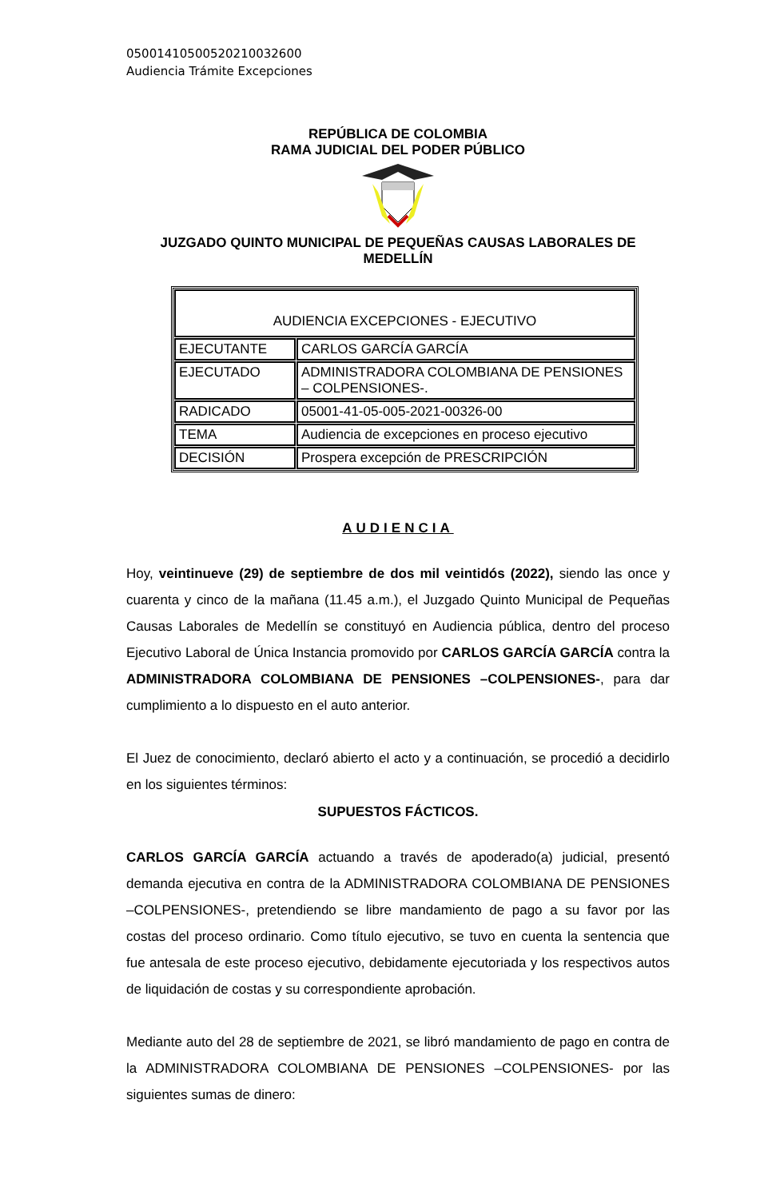05001410500520210032600
Audiencia Trámite Excepciones
REPÚBLICA DE COLOMBIA
RAMA JUDICIAL DEL PODER PÚBLICO
JUZGADO QUINTO MUNICIPAL DE PEQUEÑAS CAUSAS LABORALES DE MEDELLÍN
| AUDIENCIA EXCEPCIONES - EJECUTIVO | |
| EJECUTANTE | CARLOS GARCÍA GARCÍA |
| EJECUTADO | ADMINISTRADORA COLOMBIANA DE PENSIONES – COLPENSIONES-. |
| RADICADO | 05001-41-05-005-2021-00326-00 |
| TEMA | Audiencia de excepciones en proceso ejecutivo |
| DECISIÓN | Prospera excepción de PRESCRIPCIÓN |
AUDIENCIA
Hoy, veintinueve (29) de septiembre de dos mil veintidós (2022), siendo las once y cuarenta y cinco de la mañana (11.45 a.m.), el Juzgado Quinto Municipal de Pequeñas Causas Laborales de Medellín se constituyó en Audiencia pública, dentro del proceso Ejecutivo Laboral de Única Instancia promovido por CARLOS GARCÍA GARCÍA contra la ADMINISTRADORA COLOMBIANA DE PENSIONES –COLPENSIONES-, para dar cumplimiento a lo dispuesto en el auto anterior.
El Juez de conocimiento, declaró abierto el acto y a continuación, se procedió a decidirlo en los siguientes términos:
SUPUESTOS FÁCTICOS.
CARLOS GARCÍA GARCÍA actuando a través de apoderado(a) judicial, presentó demanda ejecutiva en contra de la ADMINISTRADORA COLOMBIANA DE PENSIONES –COLPENSIONES-, pretendiendo se libre mandamiento de pago a su favor por las costas del proceso ordinario. Como título ejecutivo, se tuvo en cuenta la sentencia que fue antesala de este proceso ejecutivo, debidamente ejecutoriada y los respectivos autos de liquidación de costas y su correspondiente aprobación.
Mediante auto del 28 de septiembre de 2021, se libró mandamiento de pago en contra de la ADMINISTRADORA COLOMBIANA DE PENSIONES –COLPENSIONES- por las siguientes sumas de dinero: